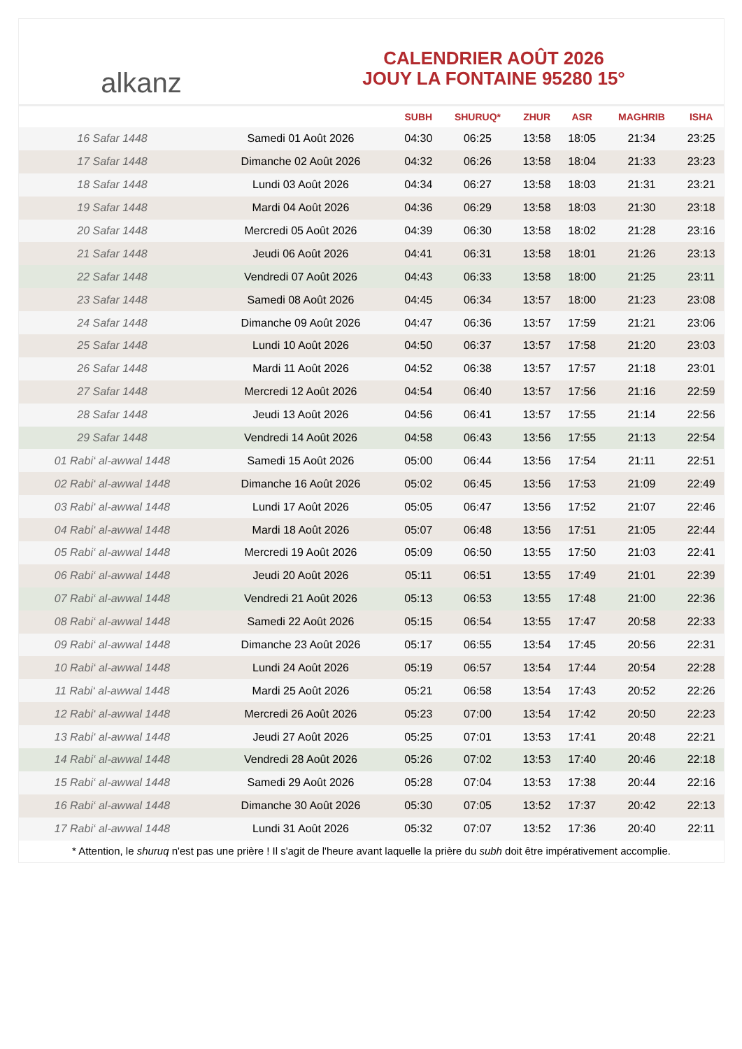alkanz
CALENDRIER AOÛT 2026
JOUY LA FONTAINE 95280 15°
| | | SUBH | SHURUQ* | ZHUR | ASR | MAGHRIB | ISHA |
| --- | --- | --- | --- | --- | --- | --- | --- |
| 16 Safar 1448 | Samedi 01 Août 2026 | 04:30 | 06:25 | 13:58 | 18:05 | 21:34 | 23:25 |
| 17 Safar 1448 | Dimanche 02 Août 2026 | 04:32 | 06:26 | 13:58 | 18:04 | 21:33 | 23:23 |
| 18 Safar 1448 | Lundi 03 Août 2026 | 04:34 | 06:27 | 13:58 | 18:03 | 21:31 | 23:21 |
| 19 Safar 1448 | Mardi 04 Août 2026 | 04:36 | 06:29 | 13:58 | 18:03 | 21:30 | 23:18 |
| 20 Safar 1448 | Mercredi 05 Août 2026 | 04:39 | 06:30 | 13:58 | 18:02 | 21:28 | 23:16 |
| 21 Safar 1448 | Jeudi 06 Août 2026 | 04:41 | 06:31 | 13:58 | 18:01 | 21:26 | 23:13 |
| 22 Safar 1448 | Vendredi 07 Août 2026 | 04:43 | 06:33 | 13:58 | 18:00 | 21:25 | 23:11 |
| 23 Safar 1448 | Samedi 08 Août 2026 | 04:45 | 06:34 | 13:57 | 18:00 | 21:23 | 23:08 |
| 24 Safar 1448 | Dimanche 09 Août 2026 | 04:47 | 06:36 | 13:57 | 17:59 | 21:21 | 23:06 |
| 25 Safar 1448 | Lundi 10 Août 2026 | 04:50 | 06:37 | 13:57 | 17:58 | 21:20 | 23:03 |
| 26 Safar 1448 | Mardi 11 Août 2026 | 04:52 | 06:38 | 13:57 | 17:57 | 21:18 | 23:01 |
| 27 Safar 1448 | Mercredi 12 Août 2026 | 04:54 | 06:40 | 13:57 | 17:56 | 21:16 | 22:59 |
| 28 Safar 1448 | Jeudi 13 Août 2026 | 04:56 | 06:41 | 13:57 | 17:55 | 21:14 | 22:56 |
| 29 Safar 1448 | Vendredi 14 Août 2026 | 04:58 | 06:43 | 13:56 | 17:55 | 21:13 | 22:54 |
| 01 Rabi‘ al-awwal 1448 | Samedi 15 Août 2026 | 05:00 | 06:44 | 13:56 | 17:54 | 21:11 | 22:51 |
| 02 Rabi‘ al-awwal 1448 | Dimanche 16 Août 2026 | 05:02 | 06:45 | 13:56 | 17:53 | 21:09 | 22:49 |
| 03 Rabi‘ al-awwal 1448 | Lundi 17 Août 2026 | 05:05 | 06:47 | 13:56 | 17:52 | 21:07 | 22:46 |
| 04 Rabi‘ al-awwal 1448 | Mardi 18 Août 2026 | 05:07 | 06:48 | 13:56 | 17:51 | 21:05 | 22:44 |
| 05 Rabi‘ al-awwal 1448 | Mercredi 19 Août 2026 | 05:09 | 06:50 | 13:55 | 17:50 | 21:03 | 22:41 |
| 06 Rabi‘ al-awwal 1448 | Jeudi 20 Août 2026 | 05:11 | 06:51 | 13:55 | 17:49 | 21:01 | 22:39 |
| 07 Rabi‘ al-awwal 1448 | Vendredi 21 Août 2026 | 05:13 | 06:53 | 13:55 | 17:48 | 21:00 | 22:36 |
| 08 Rabi‘ al-awwal 1448 | Samedi 22 Août 2026 | 05:15 | 06:54 | 13:55 | 17:47 | 20:58 | 22:33 |
| 09 Rabi‘ al-awwal 1448 | Dimanche 23 Août 2026 | 05:17 | 06:55 | 13:54 | 17:45 | 20:56 | 22:31 |
| 10 Rabi‘ al-awwal 1448 | Lundi 24 Août 2026 | 05:19 | 06:57 | 13:54 | 17:44 | 20:54 | 22:28 |
| 11 Rabi‘ al-awwal 1448 | Mardi 25 Août 2026 | 05:21 | 06:58 | 13:54 | 17:43 | 20:52 | 22:26 |
| 12 Rabi‘ al-awwal 1448 | Mercredi 26 Août 2026 | 05:23 | 07:00 | 13:54 | 17:42 | 20:50 | 22:23 |
| 13 Rabi‘ al-awwal 1448 | Jeudi 27 Août 2026 | 05:25 | 07:01 | 13:53 | 17:41 | 20:48 | 22:21 |
| 14 Rabi‘ al-awwal 1448 | Vendredi 28 Août 2026 | 05:26 | 07:02 | 13:53 | 17:40 | 20:46 | 22:18 |
| 15 Rabi‘ al-awwal 1448 | Samedi 29 Août 2026 | 05:28 | 07:04 | 13:53 | 17:38 | 20:44 | 22:16 |
| 16 Rabi‘ al-awwal 1448 | Dimanche 30 Août 2026 | 05:30 | 07:05 | 13:52 | 17:37 | 20:42 | 22:13 |
| 17 Rabi‘ al-awwal 1448 | Lundi 31 Août 2026 | 05:32 | 07:07 | 13:52 | 17:36 | 20:40 | 22:11 |
* Attention, le shuruq n'est pas une prière ! Il s'agit de l'heure avant laquelle la prière du subh doit être impérativement accomplie.